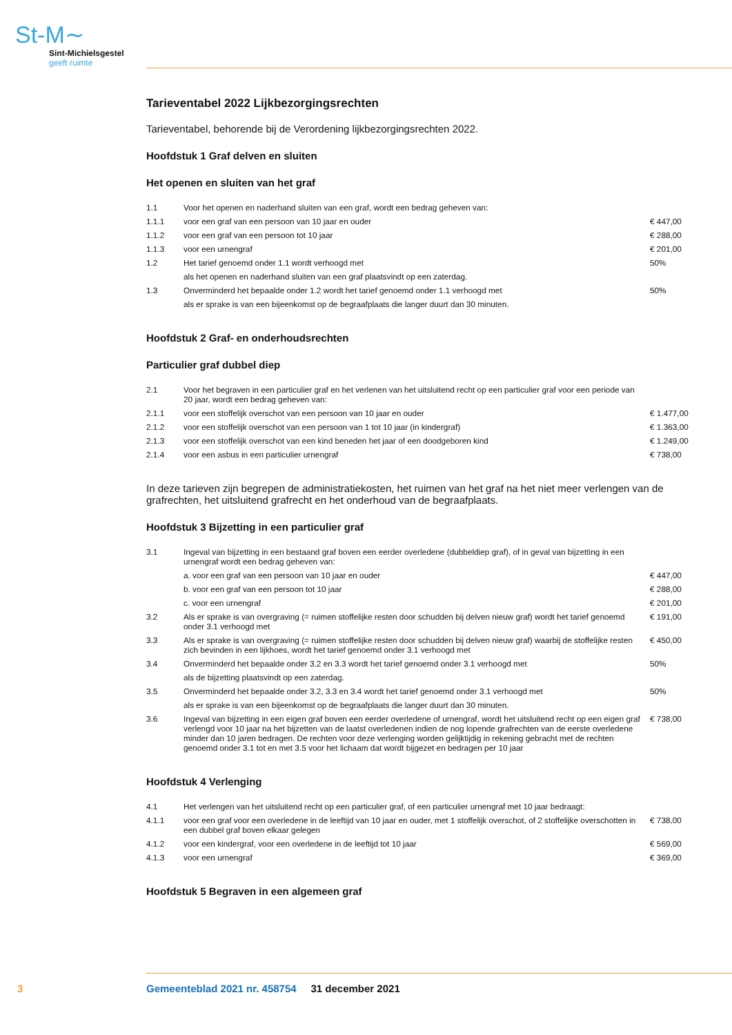St-M∼
Sint-Michielsgestel
geeft ruimte
Tarieventabel 2022 Lijkbezorgingsrechten
Tarieventabel, behorende bij de Verordening lijkbezorgingsrechten 2022.
Hoofdstuk 1 Graf delven en sluiten
Het openen en sluiten van het graf
| 1.1 | Voor het openen en naderhand sluiten van een graf, wordt een bedrag geheven van: | |
| 1.1.1 | voor een graf van een persoon van 10 jaar en ouder | € 447,00 |
| 1.1.2 | voor een graf van een persoon tot 10 jaar | € 288,00 |
| 1.1.3 | voor een urnengraf | € 201,00 |
| 1.2 | Het tarief genoemd onder 1.1 wordt verhoogd met | 50% |
| | als het openen en naderhand sluiten van een graf plaatsvindt op een zaterdag. | |
| 1.3 | Onverminderd het bepaalde onder 1.2 wordt het tarief genoemd onder 1.1 verhoogd met | 50% |
| | als er sprake is van een bijeenkomst op de begraafplaats die langer duurt dan 30 minuten. | |
Hoofdstuk 2 Graf- en onderhoudsrechten
Particulier graf dubbel diep
| 2.1 | Voor het begraven in een particulier graf en het verlenen van het uitsluitend recht op een particulier graf voor een periode van 20 jaar, wordt een bedrag geheven van: | |
| 2.1.1 | voor een stoffelijk overschot van een persoon van 10 jaar en ouder | € 1.477,00 |
| 2.1.2 | voor een stoffelijk overschot van een persoon van 1 tot 10 jaar (in kindergraf) | € 1.363,00 |
| 2.1.3 | voor een stoffelijk overschot van een kind beneden het jaar of een doodgeboren kind | € 1.249,00 |
| 2.1.4 | voor een asbus in een particulier urnengraf | € 738,00 |
In deze tarieven zijn begrepen de administratiekosten, het ruimen van het graf na het niet meer verlengen van de grafrechten, het uitsluitend grafrecht en het onderhoud van de begraafplaats.
Hoofdstuk 3 Bijzetting in een particulier graf
| 3.1 | Ingeval van bijzetting in een bestaand graf boven een eerder overledene (dubbeldiep graf), of in geval van bijzetting in een urnengraf wordt een bedrag geheven van: | |
| | a. voor een graf van een persoon van 10 jaar en ouder | € 447,00 |
| | b. voor een graf van een persoon tot 10 jaar | € 288,00 |
| | c. voor een urnengraf | € 201,00 |
| 3.2 | Als er sprake is van overgraving (= ruimen stoffelijke resten door schudden bij delven nieuw graf) wordt het tarief genoemd onder 3.1 verhoogd met | € 191,00 |
| 3.3 | Als er sprake is van overgraving (= ruimen stoffelijke resten door schudden bij delven nieuw graf) waarbij de stoffelijke resten zich bevinden in een lijkhoes, wordt het tarief genoemd onder 3.1 verhoogd met | € 450,00 |
| 3.4 | Onverminderd het bepaalde onder 3.2 en 3.3 wordt het tarief genoemd onder 3.1 verhoogd met | 50% |
| | als de bijzetting plaatsvindt op een zaterdag. | |
| 3.5 | Onverminderd het bepaalde onder 3.2, 3.3 en 3.4 wordt het tarief genoemd onder 3.1 verhoogd met | 50% |
| | als er sprake is van een bijeenkomst op de begraafplaats die langer duurt dan 30 minuten. | |
| 3.6 | Ingeval van bijzetting in een eigen graf boven een eerder overledene of urnengraf, wordt het uitsluitend recht op een eigen graf verlengd voor 10 jaar na het bijzetten van de laatst overledenen indien de nog lopende grafrechten van de eerste overledene minder dan 10 jaren bedragen. De rechten voor deze verlenging worden gelijktijdig in rekening gebracht met de rechten genoemd onder 3.1 tot en met 3.5 voor het lichaam dat wordt bijgezet en bedragen per 10 jaar | € 738,00 |
Hoofdstuk 4 Verlenging
| 4.1 | Het verlengen van het uitsluitend recht op een particulier graf, of een particulier urnengraf met 10 jaar bedraagt: | |
| 4.1.1 | voor een graf voor een overledene in de leeftijd van 10 jaar en ouder, met 1 stoffelijk overschot, of 2 stoffelijke overschotten in een dubbel graf boven elkaar gelegen | € 738,00 |
| 4.1.2 | voor een kindergraf, voor een overledene in de leeftijd tot 10 jaar | € 569,00 |
| 4.1.3 | voor een urnengraf | € 369,00 |
Hoofdstuk 5 Begraven in een algemeen graf
3 Gemeenteblad 2021 nr. 458754 31 december 2021